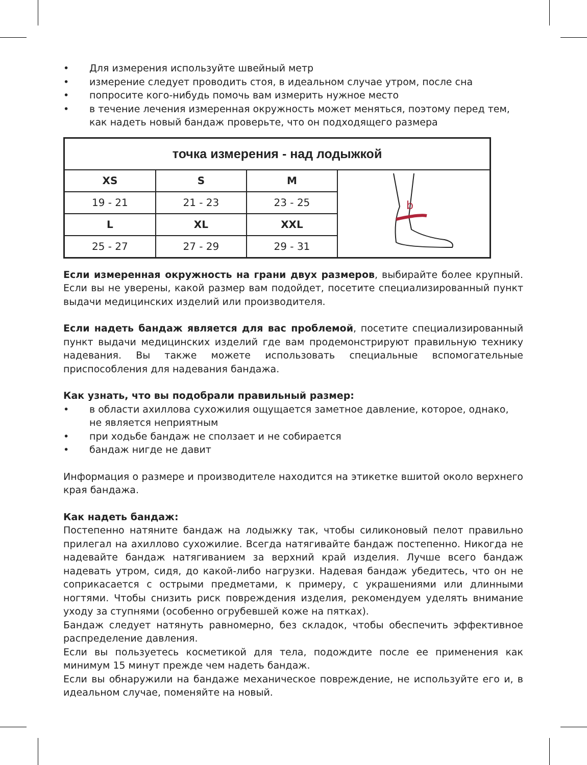• Для измерения используйте швейный метр
• измерение следует проводить стоя, в идеальном случае утром, после сна
• попросите кого-нибудь помочь вам измерить нужное место
• в течение лечения измеренная окружность может меняться, поэтому перед тем, как надеть новый бандаж проверьте, что он подходящего размера
| точка измерения - над лодыжкой | | | |
| --- | --- | --- | --- |
| XS | S | M | b |
| 19 - 21 | 21 - 23 | 23 - 25 | |
| L | XL | XXL | |
| 25 - 27 | 27 - 29 | 29 - 31 | |
Если измеренная окружность на грани двух размеров, выбирайте более крупный. Если вы не уверены, какой размер вам подойдет, посетите специализированный пункт выдачи медицинских изделий или производителя.
Если надеть бандаж является для вас проблемой, посетите специализированный пункт выдачи медицинских изделий где вам продемонстрируют правильную технику надевания. Вы также можете использовать специальные вспомогательные приспособления для надевания бандажа.
Как узнать, что вы подобрали правильный размер:
• в области ахиллова сухожилия ощущается заметное давление, которое, однако, не является неприятным
• при ходьбе бандаж не сползает и не собирается
• бандаж нигде не давит
Информация о размере и производителе находится на этикетке вшитой около верхнего края бандажа.
Как надеть бандаж:
Постепенно натяните бандаж на лодыжку так, чтобы силиконовый пелот правильно прилегал на ахиллово сухожилие. Всегда натягивайте бандаж постепенно. Никогда не надевайте бандаж натягиванием за верхний край изделия. Лучше всего бандаж надевать утром, сидя, до какой-либо нагрузки. Надевая бандаж убедитесь, что он не соприкасается с острыми предметами, к примеру, с украшениями или длинными ногтями. Чтобы снизить риск повреждения изделия, рекомендуем уделять внимание уходу за ступнями (особенно огрубевшей коже на пятках).
Бандаж следует натянуть равномерно, без складок, чтобы обеспечить эффективное распределение давления.
Если вы пользуетесь косметикой для тела, подождите после ее применения как минимум 15 минут прежде чем надеть бандаж.
Если вы обнаружили на бандаже механическое повреждение, не используйте его и, в идеальном случае, поменяйте на новый.